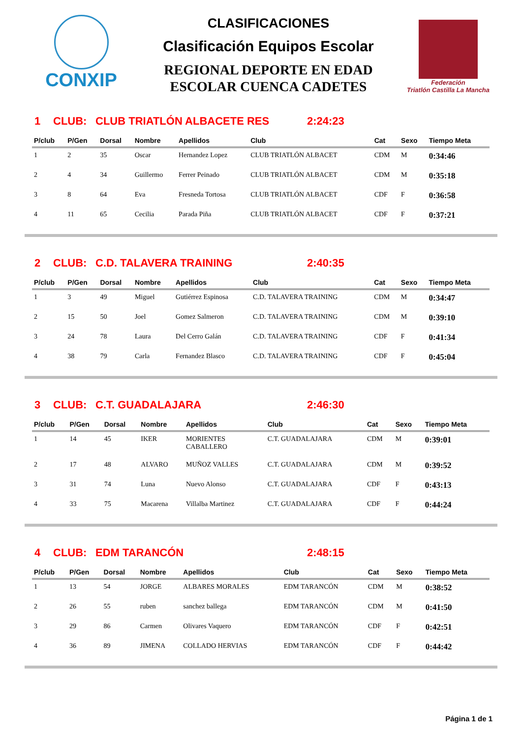CONXIP
CLASIFICACIONES
Clasificación Equipos Escolar
REGIONAL DEPORTE EN EDAD
ESCOLAR CUENCA CADETES
Federación
Triatlón Castilla La Mancha
1 CLUB: CLUB TRIATLÓN ALBACETE RES 2:24:23
| P/club | P/Gen | Dorsal | Nombre | Apellidos | Club | Cat | Sexo | Tiempo Meta |
| --- | --- | --- | --- | --- | --- | --- | --- | --- |
| 1 | 2 | 35 | Oscar | Hernandez Lopez | CLUB TRIATLÓN ALBACET | CDM | M | 0:34:46 |
| 2 | 4 | 34 | Guillermo | Ferrer Peinado | CLUB TRIATLÓN ALBACET | CDM | M | 0:35:18 |
| 3 | 8 | 64 | Eva | Fresneda Tortosa | CLUB TRIATLÓN ALBACET | CDF | F | 0:36:58 |
| 4 | 11 | 65 | Cecilia | Parada Piña | CLUB TRIATLÓN ALBACET | CDF | F | 0:37:21 |
2 CLUB: C.D. TALAVERA TRAINING 2:40:35
| P/club | P/Gen | Dorsal | Nombre | Apellidos | Club | Cat | Sexo | Tiempo Meta |
| --- | --- | --- | --- | --- | --- | --- | --- | --- |
| 1 | 3 | 49 | Miguel | Gutiérrez Espinosa | C.D. TALAVERA TRAINING | CDM | M | 0:34:47 |
| 2 | 15 | 50 | Joel | Gomez Salmeron | C.D. TALAVERA TRAINING | CDM | M | 0:39:10 |
| 3 | 24 | 78 | Laura | Del Cerro Galán | C.D. TALAVERA TRAINING | CDF | F | 0:41:34 |
| 4 | 38 | 79 | Carla | Fernandez Blasco | C.D. TALAVERA TRAINING | CDF | F | 0:45:04 |
3 CLUB: C.T. GUADALAJARA 2:46:30
| P/club | P/Gen | Dorsal | Nombre | Apellidos | Club | Cat | Sexo | Tiempo Meta |
| --- | --- | --- | --- | --- | --- | --- | --- | --- |
| 1 | 14 | 45 | IKER | MORIENTES CABALLERO | C.T. GUADALAJARA | CDM | M | 0:39:01 |
| 2 | 17 | 48 | ALVARO | MUÑOZ VALLES | C.T. GUADALAJARA | CDM | M | 0:39:52 |
| 3 | 31 | 74 | Luna | Nuevo Alonso | C.T. GUADALAJARA | CDF | F | 0:43:13 |
| 4 | 33 | 75 | Macarena | Villalba Martinez | C.T. GUADALAJARA | CDF | F | 0:44:24 |
4 CLUB: EDM TARANCÓN 2:48:15
| P/club | P/Gen | Dorsal | Nombre | Apellidos | Club | Cat | Sexo | Tiempo Meta |
| --- | --- | --- | --- | --- | --- | --- | --- | --- |
| 1 | 13 | 54 | JORGE | ALBARES MORALES | EDM TARANCÓN | CDM | M | 0:38:52 |
| 2 | 26 | 55 | ruben | sanchez ballega | EDM TARANCÓN | CDM | M | 0:41:50 |
| 3 | 29 | 86 | Carmen | Olivares Vaquero | EDM TARANCÓN | CDF | F | 0:42:51 |
| 4 | 36 | 89 | JIMENA | COLLADO HERVIAS | EDM TARANCÓN | CDF | F | 0:44:42 |
Página 1 de 1